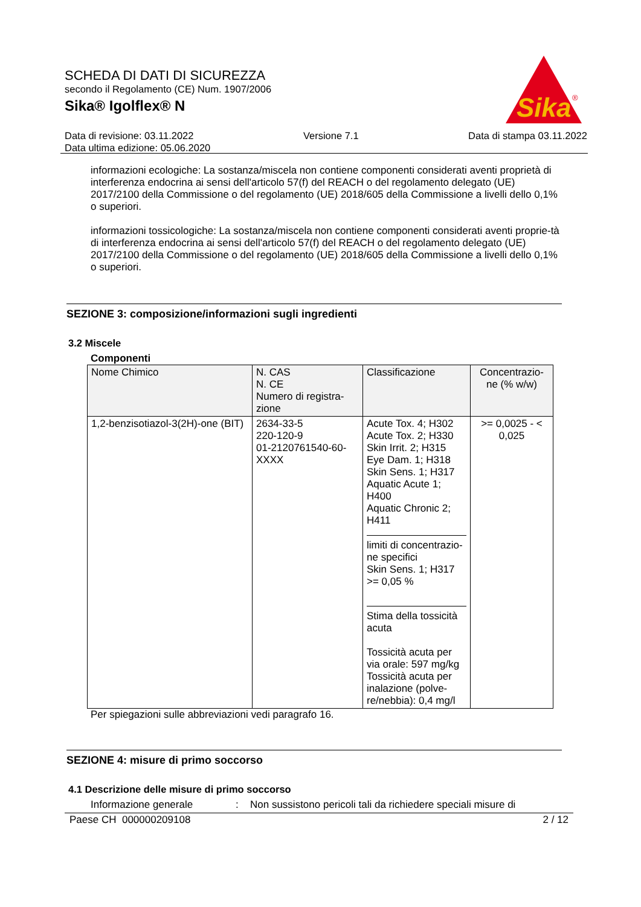SCHEDA DI DATI DI SICUREZZA
secondo il Regolamento (CE) Num. 1907/2006
Sika® Igolflex® N
Sika
®
Data di revisione: 03.11.2022 Versione 7.1 Data di stampa 03.11.2022
Data ultima edizione: 05.06.2020
informazioni ecologiche: La sostanza/miscela non contiene componenti considerati aventi proprietà di interferenza endocrina ai sensi dell'articolo 57(f) del REACH o del regolamento delegato (UE) 2017/2100 della Commissione o del regolamento (UE) 2018/605 della Commissione a livelli dello 0,1% o superiori.
informazioni tossicologiche: La sostanza/miscela non contiene componenti considerati aventi proprie-tà di interferenza endocrina ai sensi dell'articolo 57(f) del REACH o del regolamento delegato (UE) 2017/2100 della Commissione o del regolamento (UE) 2018/605 della Commissione a livelli dello 0,1% o superiori.
SEZIONE 3: composizione/informazioni sugli ingredienti
3.2 Miscele
Componenti
| Nome Chimico | N. CAS N. CE Numero di registra-zione | Classificazione | Concentrazio-ne (% w/w) |
| --- | --- | --- | --- |
| 1,2-benzisotiazol-3(2H)-one (BIT) | 2634-33-5 220-120-9 01-2120761540-60-XXXX | Acute Tox. 4; H302 Acute Tox. 2; H330 Skin Irrit. 2; H315 Eye Dam. 1; H318 Skin Sens. 1; H317 Aquatic Acute 1; H400 Aquatic Chronic 2; H411 limiti di concentrazio-ne specifici Skin Sens. 1; H317 >= 0,05 % Stima della tossicità acuta Tossicità acuta per via orale: 597 mg/kg Tossicità acuta per inalazione (polve-re/nebbia): 0,4 mg/l | >= 0,0025 - < 0,025 |
Per spiegazioni sulle abbreviazioni vedi paragrafo 16.
SEZIONE 4: misure di primo soccorso
4.1 Descrizione delle misure di primo soccorso
Informazione generale: Non sussistono pericoli tali da richiedere speciali misure di
Paese CH 000000209108 2 / 12